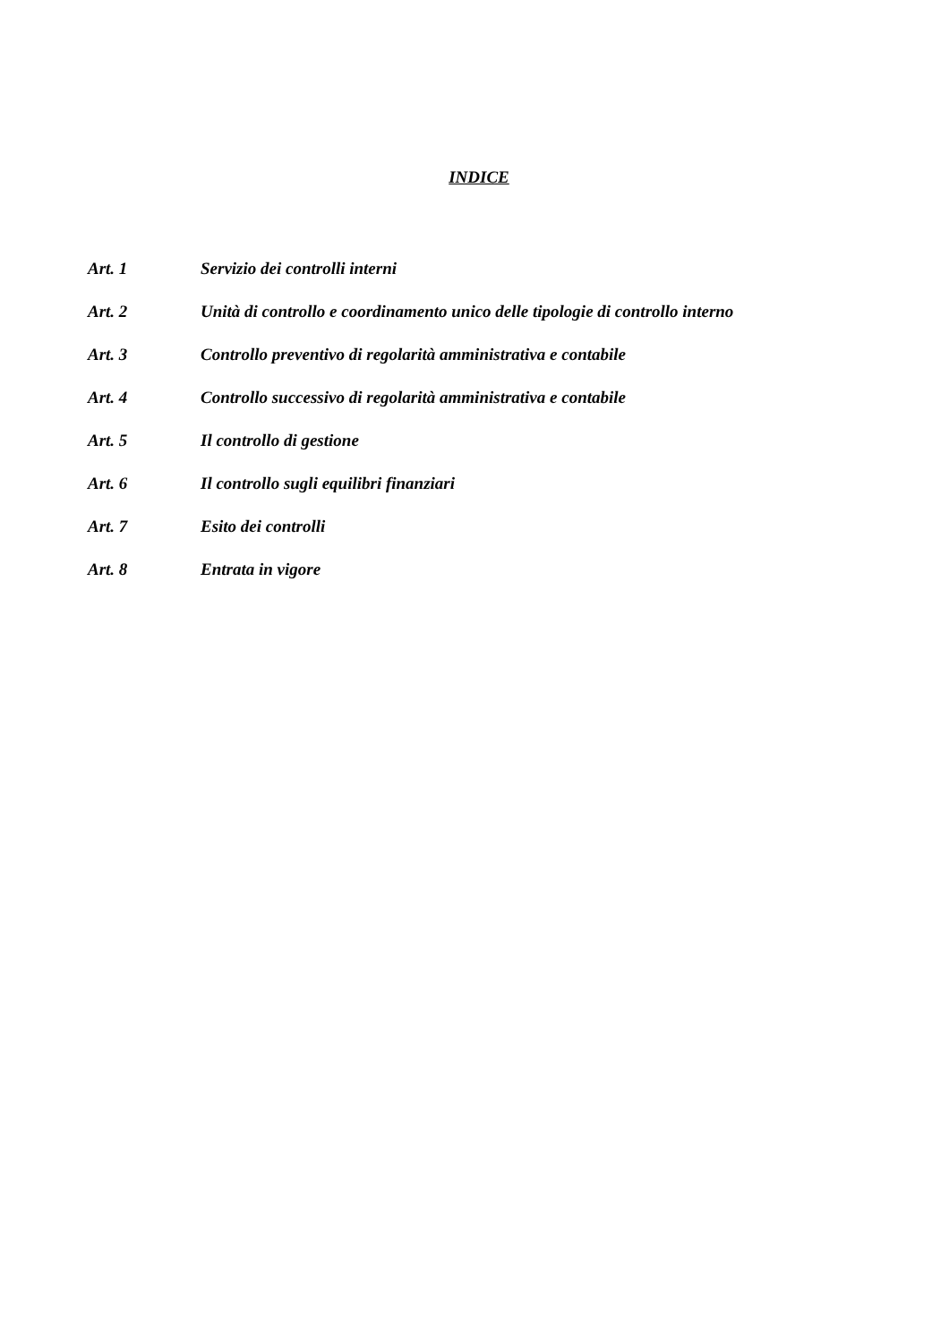INDICE
Art. 1 Servizio dei controlli interni
Art. 2 Unità di controllo e coordinamento unico delle tipologie di controllo interno
Art. 3 Controllo preventivo di regolarità amministrativa e contabile
Art. 4 Controllo successivo di regolarità amministrativa e contabile
Art. 5 Il controllo di gestione
Art. 6 Il controllo sugli equilibri finanziari
Art. 7 Esito dei controlli
Art. 8 Entrata in vigore